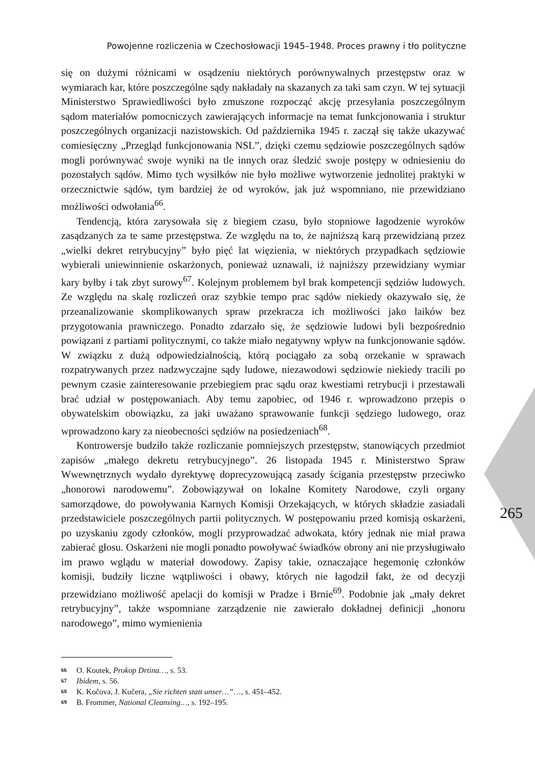Powojenne rozliczenia w Czechosłowacji 1945–1948. Proces prawny i tło polityczne
się on dużymi różnicami w osądzeniu niektórych porównywalnych przestępstw oraz w wymiarach kar, które poszczególne sądy nakładały na skazanych za taki sam czyn. W tej sytuacji Ministerstwo Sprawiedliwości było zmuszone rozpocząć akcję przesyłania poszczególnym sądom materiałów pomocniczych zawierających informacje na temat funkcjonowania i struktur poszczególnych organizacji nazistowskich. Od października 1945 r. zaczął się także ukazywać comiesięczny „Przegląd funkcjonowania NSL”, dzięki czemu sędziowie poszczególnych sądów mogli porównywać swoje wyniki na tle innych oraz śledzić swoje postępy w odniesieniu do pozostałych sądów. Mimo tych wysiłków nie było możliwe wytworzenie jednolitej praktyki w orzecznictwie sądów, tym bardziej że od wyroków, jak już wspomniano, nie przewidziano możliwości odwołania<sup>66</sup>.
Tendencją, która zarysowała się z biegiem czasu, było stopniowe łagodzenie wyroków zasądzanych za te same przestępstwa. Ze względu na to, że najniższą karą przewidzianą przez „wielki dekret retrybucyjny” było pięć lat więzienia, w niektórych przypadkach sędziowie wybierali uniewinnienie oskarżonych, ponieważ uznawali, iż najniższy przewidziany wymiar kary byłby i tak zbyt surowy<sup>67</sup>. Kolejnym problemem był brak kompetencji sędziów ludowych. Ze względu na skalę rozliczeń oraz szybkie tempo prac sądów niekiedy okazywało się, że przeanalizowanie skomplikowanych spraw przekracza ich możliwości jako laików bez przygotowania prawniczego. Ponadto zdarzało się, że sędziowie ludowi byli bezpośrednio powiązani z partiami politycznymi, co także miało negatywny wpływ na funkcjonowanie sądów. W związku z dużą odpowiedzialnością, którą pociągało za sobą orzekanie w sprawach rozpatrywanych przez nadzwyczajne sądy ludowe, niezawodowi sędziowie niekiedy tracili po pewnym czasie zainteresowanie przebiegiem prac sądu oraz kwestiami retrybucji i przestawali brać udział w postępowaniach. Aby temu zapobiec, od 1946 r. wprowadzono przepis o obywatelskim obowiązku, za jaki uważano sprawowanie funkcji sędziego ludowego, oraz wprowadzono kary za nieobecności sędziów na posiedzeniach<sup>68</sup>.
Kontrowersje budziło także rozliczanie pomniejszych przestępstw, stanowiących przedmiot zapisów „małego dekretu retrybucyjnego”. 26 listopada 1945 r. Ministerstwo Spraw Wwewnętrznych wydało dyrektywę doprecyzowującą zasady ścigania przestępstw przeciwko „honorowi narodowemu”. Zobowiązywał on lokalne Komitety Narodowe, czyli organy samorządowe, do powoływania Karnych Komisji Orzekających, w których składzie zasiadali przedstawiciele poszczególnych partii politycznych. W postępowaniu przed komisją oskarżeni, po uzyskaniu zgody członków, mogli przyprowadzać adwokata, który jednak nie miał prawa zabierać głosu. Oskarżeni nie mogli ponadto powoływać świadków obrony ani nie przysługiwało im prawo wglądu w materiał dowodowy. Zapisy takie, oznaczające hegemonię członków komisji, budziły liczne wątpliwości i obawy, których nie łagodził fakt, że od decyzji przewidziano możliwość apelacji do komisji w Pradze i Brnie<sup>69</sup>. Podobnie jak „mały dekret retrybucyjny”, także wspomniane zarządzenie nie zawierało dokładnej definicji „honoru narodowego”, mimo wymienienia
265
66 O. Koutek, Prokop Drtina…, s. 53.
67 Ibidem, s. 56.
68 K. Kočova, J. Kučera, „Sie richten statt unser…”…, s. 451–452.
69 B. Frommer, National Cleansing…, s. 192–195.